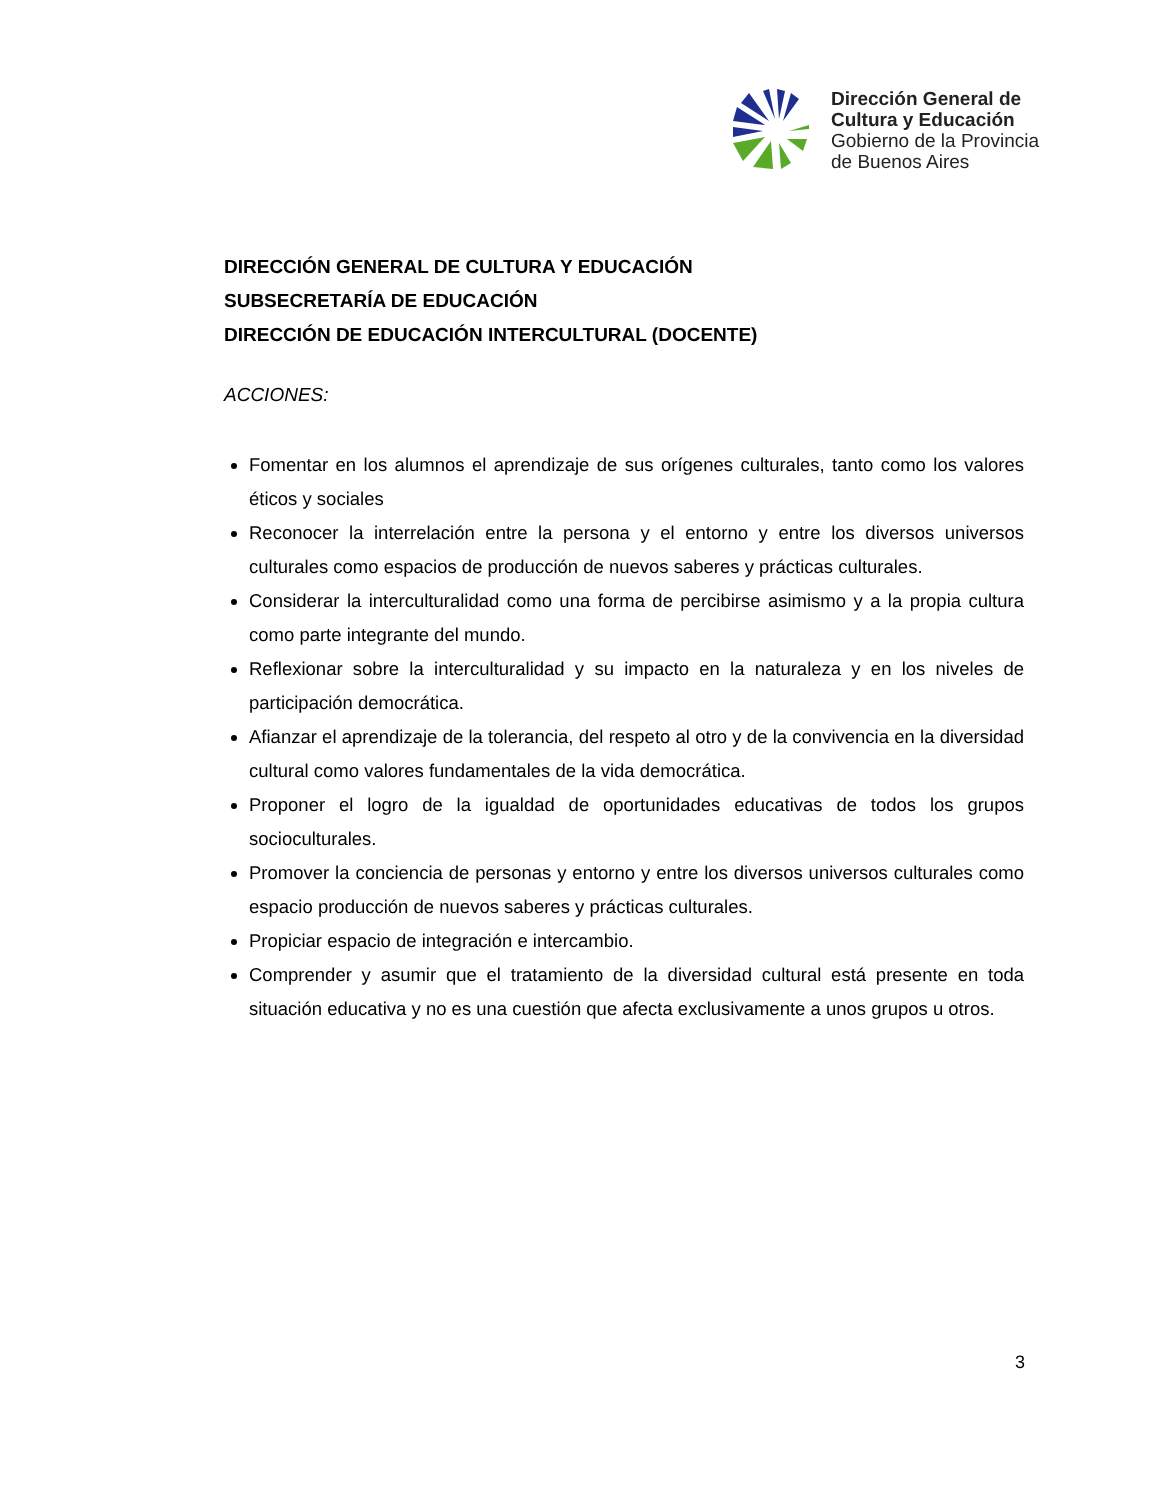Dirección General de
Cultura y Educación
Gobierno de la Provincia
de Buenos Aires
DIRECCIÓN GENERAL DE CULTURA Y EDUCACIÓN
SUBSECRETARÍA DE EDUCACIÓN
DIRECCIÓN DE EDUCACIÓN INTERCULTURAL (DOCENTE)
ACCIONES:
Fomentar en los alumnos el aprendizaje de sus orígenes culturales, tanto como los valores éticos y sociales
Reconocer la interrelación entre la persona y el entorno y entre los diversos universos culturales como espacios de producción de nuevos saberes y prácticas culturales.
Considerar la interculturalidad como una forma de percibirse asimismo y a la propia cultura como parte integrante del mundo.
Reflexionar sobre la interculturalidad y su impacto en la naturaleza y en los niveles de participación democrática.
Afianzar el aprendizaje de la tolerancia, del respeto al otro y de la convivencia en la diversidad cultural como valores fundamentales de la vida democrática.
Proponer el logro de la igualdad de oportunidades educativas de todos los grupos socioculturales.
Promover la conciencia de personas y entorno y entre los diversos universos culturales como espacio producción de nuevos saberes y prácticas culturales.
Propiciar espacio de integración e intercambio.
Comprender y asumir que el tratamiento de la diversidad cultural está presente en toda situación educativa y no es una cuestión que afecta exclusivamente a unos grupos u otros.
3